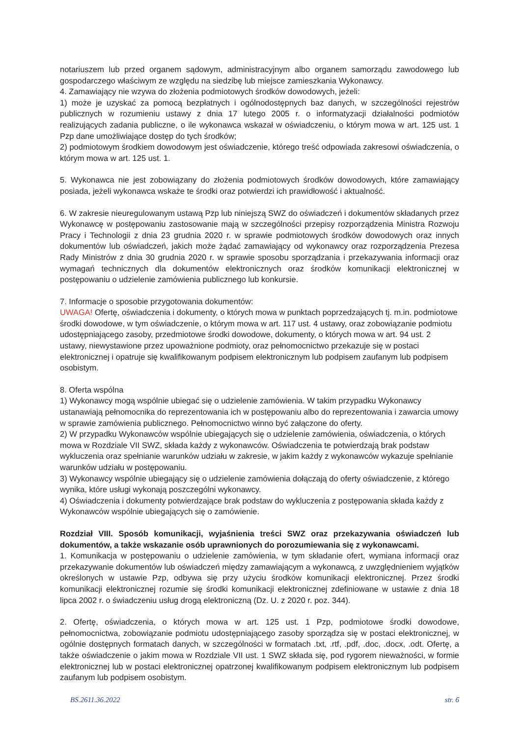notariuszem lub przed organem sądowym, administracyjnym albo organem samorządu zawodowego lub gospodarczego właściwym ze względu na siedzibę lub miejsce zamieszkania Wykonawcy.
4. Zamawiający nie wzywa do złożenia podmiotowych środków dowodowych, jeżeli:
1) może je uzyskać za pomocą bezpłatnych i ogólnodostępnych baz danych, w szczególności rejestrów publicznych w rozumieniu ustawy z dnia 17 lutego 2005 r. o informatyzacji działalności podmiotów realizujących zadania publiczne, o ile wykonawca wskazał w oświadczeniu, o którym mowa w art. 125 ust. 1 Pzp dane umożliwiające dostęp do tych środków;
2) podmiotowym środkiem dowodowym jest oświadczenie, którego treść odpowiada zakresowi oświadczenia, o którym mowa w art. 125 ust. 1.
5. Wykonawca nie jest zobowiązany do złożenia podmiotowych środków dowodowych, które zamawiający posiada, jeżeli wykonawca wskaże te środki oraz potwierdzi ich prawidłowość i aktualność.
6. W zakresie nieuregulowanym ustawą Pzp lub niniejszą SWZ do oświadczeń i dokumentów składanych przez Wykonawcę w postępowaniu zastosowanie mają w szczególności przepisy rozporządzenia Ministra Rozwoju Pracy i Technologii z dnia 23 grudnia 2020 r. w sprawie podmiotowych środków dowodowych oraz innych dokumentów lub oświadczeń, jakich może żądać zamawiający od wykonawcy oraz rozporządzenia Prezesa Rady Ministrów z dnia 30 grudnia 2020 r. w sprawie sposobu sporządzania i przekazywania informacji oraz wymagań technicznych dla dokumentów elektronicznych oraz środków komunikacji elektronicznej w postępowaniu o udzielenie zamówienia publicznego lub konkursie.
7. Informacje o sposobie przygotowania dokumentów:
UWAGA! Ofertę, oświadczenia i dokumenty, o których mowa w punktach poprzedzających tj. m.in. podmiotowe środki dowodowe, w tym oświadczenie, o którym mowa w art. 117 ust. 4 ustawy, oraz zobowiązanie podmiotu udostępniającego zasoby, przedmiotowe środki dowodowe, dokumenty, o których mowa w art. 94 ust. 2 ustawy, niewystawione przez upoważnione podmioty, oraz pełnomocnictwo przekazuje się w postaci elektronicznej i opatruje się kwalifikowanym podpisem elektronicznym lub podpisem zaufanym lub podpisem osobistym.
8. Oferta wspólna
1) Wykonawcy mogą wspólnie ubiegać się o udzielenie zamówienia. W takim przypadku Wykonawcy ustanawiają pełnomocnika do reprezentowania ich w postępowaniu albo do reprezentowania i zawarcia umowy w sprawie zamówienia publicznego. Pełnomocnictwo winno być załączone do oferty.
2) W przypadku Wykonawców wspólnie ubiegających się o udzielenie zamówienia, oświadczenia, o których mowa w Rozdziale VII SWZ, składa każdy z wykonawców. Oświadczenia te potwierdzają brak podstaw wykluczenia oraz spełnianie warunków udziału w zakresie, w jakim każdy z wykonawców wykazuje spełnianie warunków udziału w postępowaniu.
3) Wykonawcy wspólnie ubiegający się o udzielenie zamówienia dołączają do oferty oświadczenie, z którego wynika, które usługi wykonają poszczególni wykonawcy.
4) Oświadczenia i dokumenty potwierdzające brak podstaw do wykluczenia z postępowania składa każdy z Wykonawców wspólnie ubiegających się o zamówienie.
Rozdział VIII. Sposób komunikacji, wyjaśnienia treści SWZ oraz przekazywania oświadczeń lub dokumentów, a także wskazanie osób uprawnionych do porozumiewania się z wykonawcami.
1. Komunikacja w postępowaniu o udzielenie zamówienia, w tym składanie ofert, wymiana informacji oraz przekazywanie dokumentów lub oświadczeń między zamawiającym a wykonawcą, z uwzględnieniem wyjątków określonych w ustawie Pzp, odbywa się przy użyciu środków komunikacji elektronicznej. Przez środki komunikacji elektronicznej rozumie się środki komunikacji elektronicznej zdefiniowane w ustawie z dnia 18 lipca 2002 r. o świadczeniu usług drogą elektroniczną (Dz. U. z 2020 r. poz. 344).
2. Ofertę, oświadczenia, o których mowa w art. 125 ust. 1 Pzp, podmiotowe środki dowodowe, pełnomocnictwa, zobowiązanie podmiotu udostępniającego zasoby sporządza się w postaci elektronicznej, w ogólnie dostępnych formatach danych, w szczególności w formatach .txt, .rtf, .pdf, .doc, .docx, .odt. Ofertę, a także oświadczenie o jakim mowa w Rozdziale VII ust. 1 SWZ składa się, pod rygorem nieważności, w formie elektronicznej lub w postaci elektronicznej opatrzonej kwalifikowanym podpisem elektronicznym lub podpisem zaufanym lub podpisem osobistym.
BS.2611.36.2022 str. 6